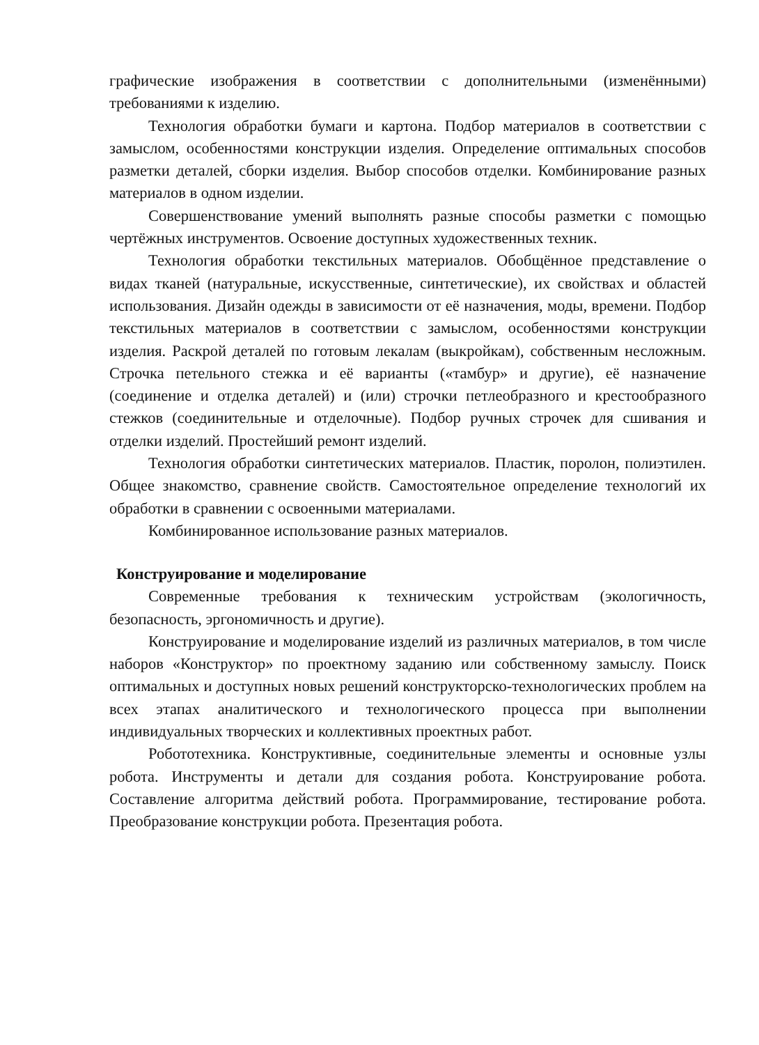графические изображения в соответствии с дополнительными (изменёнными) требованиями к изделию.
Технология обработки бумаги и картона. Подбор материалов в соответствии с замыслом, особенностями конструкции изделия. Определение оптимальных способов разметки деталей, сборки изделия. Выбор способов отделки. Комбинирование разных материалов в одном изделии.
Совершенствование умений выполнять разные способы разметки с помощью чертёжных инструментов. Освоение доступных художественных техник.
Технология обработки текстильных материалов. Обобщённое представление о видах тканей (натуральные, искусственные, синтетические), их свойствах и областей использования. Дизайн одежды в зависимости от её назначения, моды, времени. Подбор текстильных материалов в соответствии с замыслом, особенностями конструкции изделия. Раскрой деталей по готовым лекалам (выкройкам), собственным несложным. Строчка петельного стежка и её варианты («тамбур» и другие), её назначение (соединение и отделка деталей) и (или) строчки петлеобразного и крестообразного стежков (соединительные и отделочные). Подбор ручных строчек для сшивания и отделки изделий. Простейший ремонт изделий.
Технология обработки синтетических материалов. Пластик, поролон, полиэтилен. Общее знакомство, сравнение свойств. Самостоятельное определение технологий их обработки в сравнении с освоенными материалами.
Комбинированное использование разных материалов.
Конструирование и моделирование
Современные требования к техническим устройствам (экологичность, безопасность, эргономичность и другие).
Конструирование и моделирование изделий из различных материалов, в том числе наборов «Конструктор» по проектному заданию или собственному замыслу. Поиск оптимальных и доступных новых решений конструкторско-технологических проблем на всех этапах аналитического и технологического процесса при выполнении индивидуальных творческих и коллективных проектных работ.
Робототехника. Конструктивные, соединительные элементы и основные узлы робота. Инструменты и детали для создания робота. Конструирование робота. Составление алгоритма действий робота. Программирование, тестирование робота. Преобразование конструкции робота. Презентация робота.